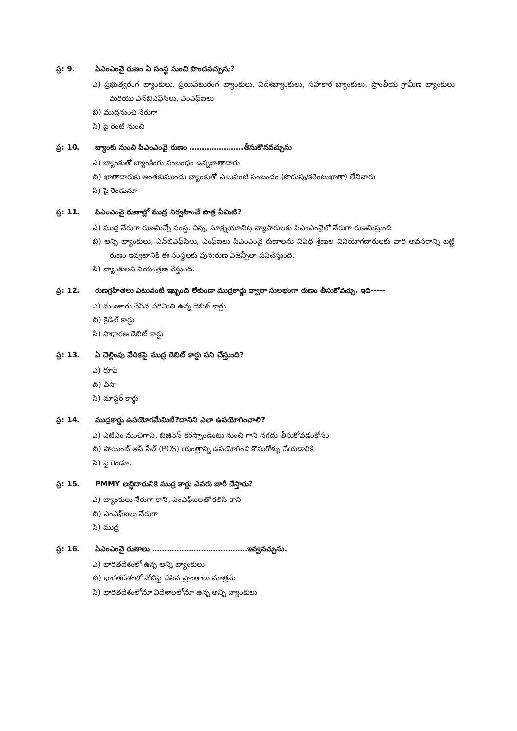ప్ర: 9. పిఎంఎంవై రుణం ఏ సంస్థ నుంచి పొందవచ్చును?
ఎ) ప్రభుత్వరంగ బ్యాంకులు, ప్రయివేటురంగ బ్యాంకులు, విదేశీబ్యాంకులు, సహకార బ్యాంకులు, ప్రాంతీయ గ్రామీణ బ్యాంకులు మరియు ఎన్‌బిఎఫ్‌సిలు, ఎంఎఫ్‌ఐలు
బి) ముద్రనుంచి నేరుగా
సి) పై రెంటి నుంచి
ప్ర: 10. బ్యాంకు నుంచి పిఎంఎంవై రుణం ………………….తీసుకొనవచ్చును
ఎ) బ్యాంకుతో బ్యాంకింగు సంబంధం ఉన్నఖాతాదారు
బి) ఖాతాదారుకు అంతకుముందు బ్యాంకుతో ఎటువంటి సంబంధం (పొదుపు/కరెంటుఖాతా) లేనివారు
సి) పై రెండునూ
ప్ర: 11. పిఎంఎంవై రుణాల్లో ముద్ర నిర్వహించే పాత్ర ఏమిటి?
ఎ) ముద్ర నేరుగా రుణమిచ్చే సంస్థ. చిన్న, సూక్ష్మయూనిట్ల వ్యాపారులకు పిఎంఎంవైలో నేరుగా రుణమిస్తుంది
బి) అన్ని బ్యాంకులు, ఎన్‌బిఎఫ్‌సిలు, ఎంఫ్‌ఐలు పిఎంఎంవై రుణాలను వివిధ శ్రేణుల వినియోగదారులకు వారి అవసరాన్ని బట్టి రుణం ఇవ్వటానికి ఈ సంస్థలకు పున:రుణ ఏజెన్సీలా పనిచేస్తుంది.
సి) బ్యాంకులని నియంత్రణ చేస్తుంది.
ప్ర: 12. రుణగ్రహీతలు ఎటువంటి ఇబ్బంది లేకుండా ముద్రకార్డు ద్వారా సులభంగా రుణం తీసుకోవచ్చు. ఇది-----
ఎ) మంజూరు చేసిన పరిమితి ఉన్న డెబిట్ కార్డు
బి) క్రెడిట్ కార్డు
సి) సాధారణ డెబిట్ కార్డు
ప్ర: 13. ఏ చెల్లింపు వేదికపై ముద్ర డెబిట్ కార్డు పని చేస్తుంది?
ఎ) రూపే
బి) వీసా
సి) మాస్టర్ కార్డు
ప్ర: 14. ముద్రకార్డు ఉపయోగమేమిటి?దానిని ఎలా ఉపయోగించాలి?
ఎ) ఎటిఎం నుంచిగాని, బిజినెస్ కరస్పాండెంటు నుంచి గాని నగదు తీసుకోవడంకోసం
బి) పాయింట్ ఆఫ్ సేల్ (POS) యంత్రాన్ని ఉపయోగించి కొనుగోళ్ళు చేయడానికి
సి) పై రెండూ.
ప్ర: 15. PMMY లబ్ధిదారునికి ముద్ర కార్డు ఎవరు జారీ చేస్తారు?
ఎ) బ్యాంకులు నేరుగా కాని, ఎంఎఫ్‌ఐలతో కలిసి కాని
బి) ఎంఎఫ్‌ఐలు నేరుగా
సి) ముద్ర
ప్ర: 16. పిఎంఎంవై రుణాలు …………………………………ఇవ్వవచ్చును.
ఎ) భారతదేశంలో ఉన్న అన్ని బ్యాంకులు
బి) భారతదేశంలో నోటిఫై చేసిన ప్రాంతాలు మాత్రమే
సి) భారతదేశంలోనూ విదేశాలలోనూ ఉన్న అన్ని బ్యాంకులు